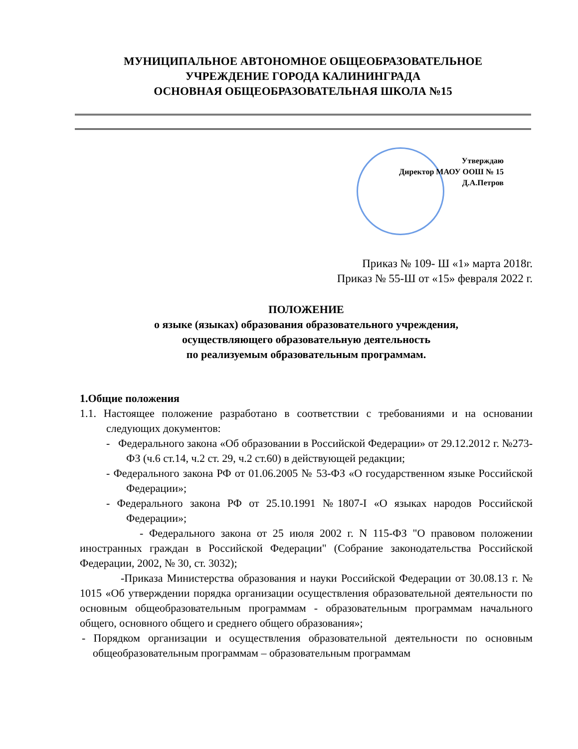МУНИЦИПАЛЬНОЕ АВТОНОМНОЕ ОБЩЕОБРАЗОВАТЕЛЬНОЕ
УЧРЕЖДЕНИЕ ГОРОДА КАЛИНИНГРАДА
ОСНОВНАЯ ОБЩЕОБРАЗОВАТЕЛЬНАЯ ШКОЛА №15
Утверждаю
Директор МАОУ ООШ № 15
Д.А.Петров
Приказ № 109- Ш «1» марта 2018г.
Приказ № 55-Ш от «15» февраля 2022 г.
ПОЛОЖЕНИЕ
о языке (языках) образования образовательного учреждения,
осуществляющего образовательную деятельность
по реализуемым образовательным программам.
1.Общие положения
1.1. Настоящее положение разработано в соответствии с требованиями и на основании следующих документов:
- Федерального закона «Об образовании в Российской Федерации» от 29.12.2012 г. №273-ФЗ (ч.6 ст.14, ч.2 ст. 29, ч.2 ст.60) в действующей редакции;
- Федерального закона РФ от 01.06.2005 № 53-ФЗ «О государственном языке Российской Федерации»;
- Федерального закона РФ от 25.10.1991 №1807-I «О языках народов Российской Федерации»;
- Федерального закона от 25 июля 2002 г. N 115-ФЗ "О правовом положении иностранных граждан в Российской Федерации" (Собрание законодательства Российской Федерации, 2002, № 30, ст. 3032);
-Приказа Министерства образования и науки Российской Федерации от 30.08.13 г. № 1015 «Об утверждении порядка организации осуществления образовательной деятельности по основным общеобразовательным программам - образовательным программам начального общего, основного общего и среднего общего образования»;
- Порядком организации и осуществления образовательной деятельности по основным общеобразовательным программам – образовательным программам